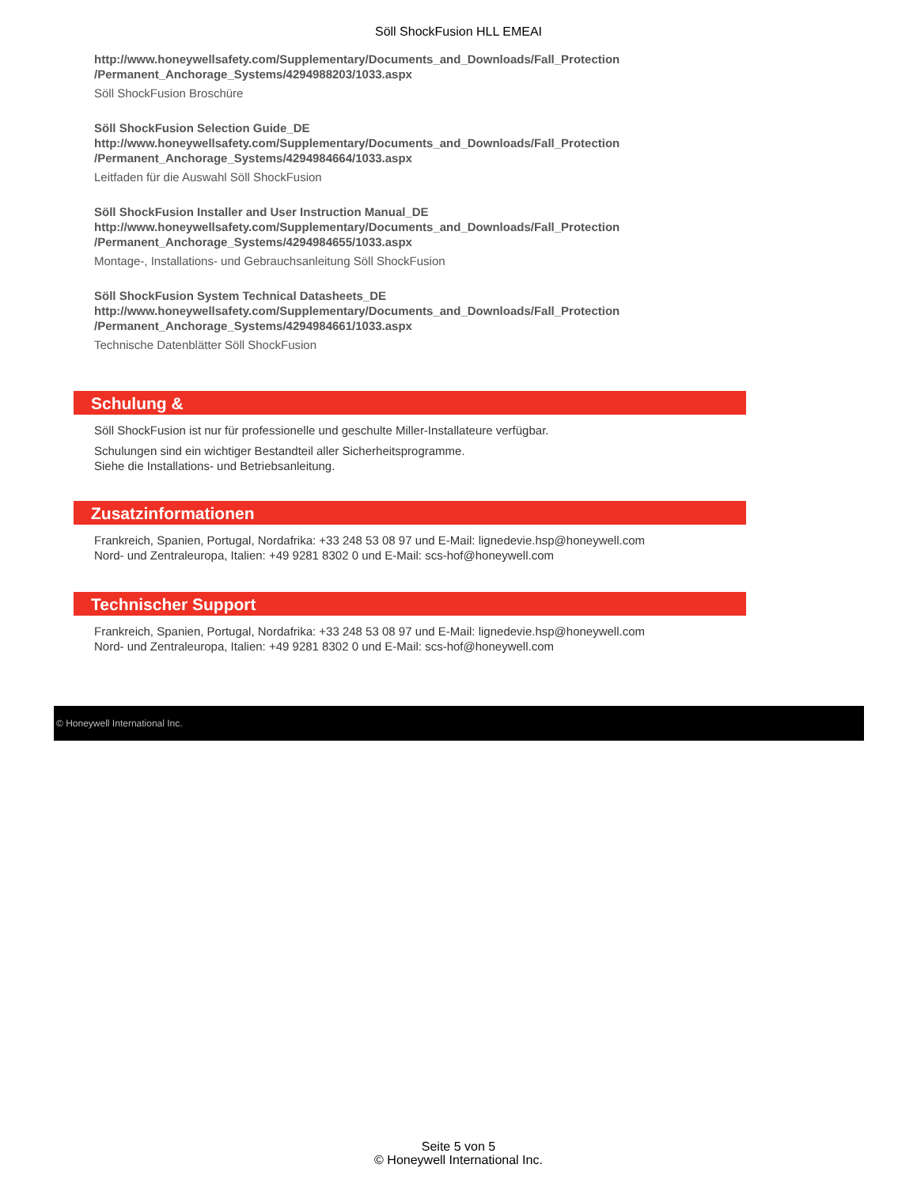Söll ShockFusion HLL EMEAI
http://www.honeywellsafety.com/Supplementary/Documents_and_Downloads/Fall_Protection
/Permanent_Anchorage_Systems/4294988203/1033.aspx
Söll ShockFusion Broschüre
Söll ShockFusion Selection Guide_DE
http://www.honeywellsafety.com/Supplementary/Documents_and_Downloads/Fall_Protection
/Permanent_Anchorage_Systems/4294984664/1033.aspx
Leitfaden für die Auswahl Söll ShockFusion
Söll ShockFusion Installer and User Instruction Manual_DE
http://www.honeywellsafety.com/Supplementary/Documents_and_Downloads/Fall_Protection
/Permanent_Anchorage_Systems/4294984655/1033.aspx
Montage-, Installations- und Gebrauchsanleitung Söll ShockFusion
Söll ShockFusion System Technical Datasheets_DE
http://www.honeywellsafety.com/Supplementary/Documents_and_Downloads/Fall_Protection
/Permanent_Anchorage_Systems/4294984661/1033.aspx
Technische Datenblätter Söll ShockFusion
Schulung &
Söll ShockFusion ist nur für professionelle und geschulte Miller-Installateure verfügbar.
Schulungen sind ein wichtiger Bestandteil aller Sicherheitsprogramme.
Siehe die Installations- und Betriebsanleitung.
Zusatzinformationen
Frankreich, Spanien, Portugal, Nordafrika: +33 248 53 08 97 und E-Mail: lignedevie.hsp@honeywell.com
Nord- und Zentraleuropa, Italien: +49 9281 8302 0 und E-Mail: scs-hof@honeywell.com
Technischer Support
Frankreich, Spanien, Portugal, Nordafrika: +33 248 53 08 97 und E-Mail: lignedevie.hsp@honeywell.com
Nord- und Zentraleuropa, Italien: +49 9281 8302 0 und E-Mail: scs-hof@honeywell.com
© Honeywell International Inc.
Seite 5 von 5
© Honeywell International Inc.